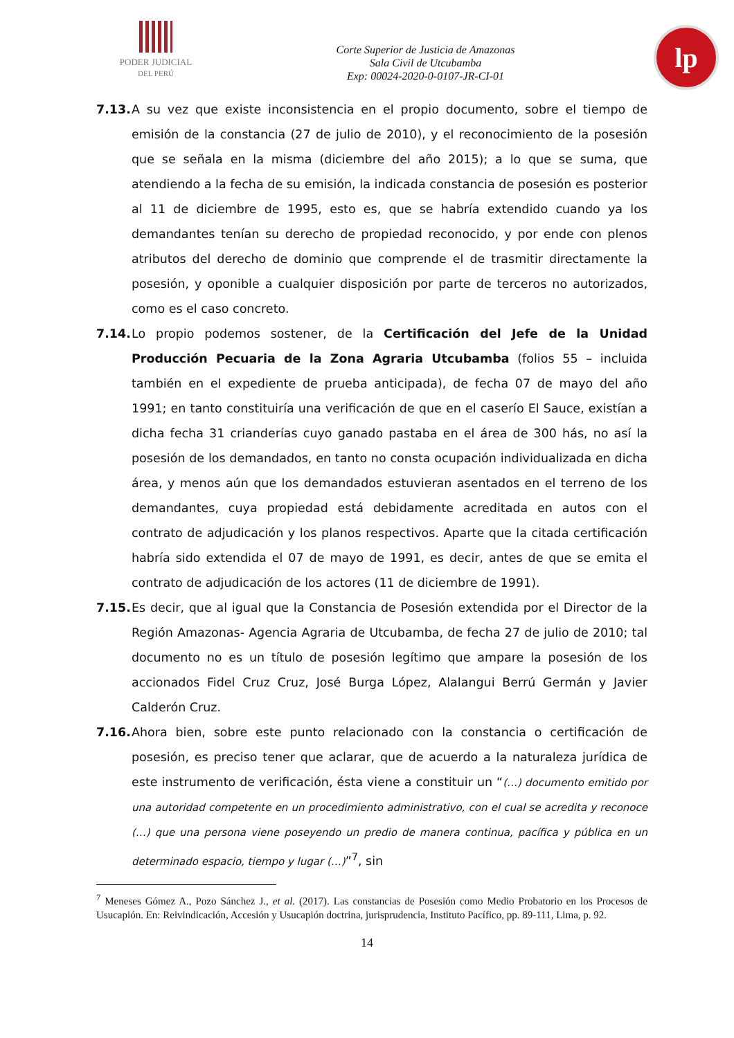PODER JUDICIAL
DEL PERÚ
Corte Superior de Justicia de Amazonas
Sala Civil de Utcubamba
Exp: 00024-2020-0-0107-JR-CI-01
lp
7.13.
A su vez que existe inconsistencia en el propio documento, sobre el tiempo de emisión de la constancia (27 de julio de 2010), y el reconocimiento de la posesión que se señala en la misma (diciembre del año 2015); a lo que se suma, que atendiendo a la fecha de su emisión, la indicada constancia de posesión es posterior al 11 de diciembre de 1995, esto es, que se habría extendido cuando ya los demandantes tenían su derecho de propiedad reconocido, y por ende con plenos atributos del derecho de dominio que comprende el de trasmitir directamente la posesión, y oponible a cualquier disposición por parte de terceros no autorizados, como es el caso concreto.
7.14.
Lo propio podemos sostener, de la Certificación del Jefe de la Unidad Producción Pecuaria de la Zona Agraria Utcubamba (folios 55 – incluida también en el expediente de prueba anticipada), de fecha 07 de mayo del año 1991; en tanto constituiría una verificación de que en el caserío El Sauce, existían a dicha fecha 31 crianderías cuyo ganado pastaba en el área de 300 hás, no así la posesión de los demandados, en tanto no consta ocupación individualizada en dicha área, y menos aún que los demandados estuvieran asentados en el terreno de los demandantes, cuya propiedad está debidamente acreditada en autos con el contrato de adjudicación y los planos respectivos. Aparte que la citada certificación habría sido extendida el 07 de mayo de 1991, es decir, antes de que se emita el contrato de adjudicación de los actores (11 de diciembre de 1991).
7.15.
Es decir, que al igual que la Constancia de Posesión extendida por el Director de la Región Amazonas- Agencia Agraria de Utcubamba, de fecha 27 de julio de 2010; tal documento no es un título de posesión legítimo que ampare la posesión de los accionados Fidel Cruz Cruz, José Burga López, Alalangui Berrú Germán y Javier Calderón Cruz.
7.16.
Ahora bien, sobre este punto relacionado con la constancia o certificación de posesión, es preciso tener que aclarar, que de acuerdo a la naturaleza jurídica de este instrumento de verificación, ésta viene a constituir un “(…) documento emitido por una autoridad competente en un procedimiento administrativo, con el cual se acredita y reconoce (…) que una persona viene poseyendo un predio de manera continua, pacífica y pública en un determinado espacio, tiempo y lugar (…)”<sup>7</sup>, sin
<sup>7</sup> Meneses Gómez A., Pozo Sánchez J., et al. (2017). Las constancias de Posesión como Medio Probatorio en los Procesos de Usucapión. En: Reivindicación, Accesión y Usucapión doctrina, jurisprudencia, Instituto Pacífico, pp. 89-111, Lima, p. 92.
14